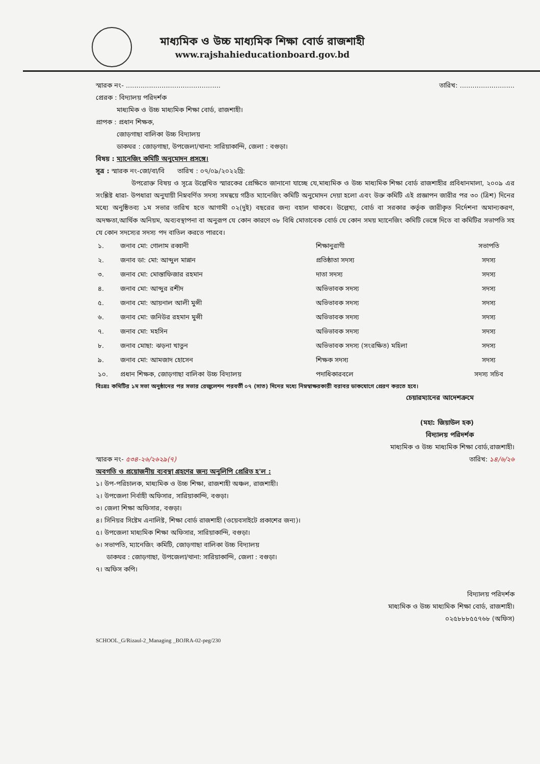মাধ্যমিক ও উচ্চ মাধ্যমিক শিক্ষা বোর্ড রাজশাহী
www.rajshahieducationboard.gov.bd
স্মারক নং- ............................................. তারিখ: ..........................
প্রেরক : বিদ্যালয় পরিদর্শক
মাধ্যমিক ও উচ্চ মাধ্যমিক শিক্ষা বোর্ড, রাজশাহী।
প্রাপক : প্রধান শিক্ষক,
জোড়গাছা বালিকা উচ্চ বিদ্যালয়
ডাকঘর : জোড়গাছা, উপজেলা/থানা: সারিয়াকান্দি, জেলা : বগুড়া।
বিষয় : ম্যানেজিং কমিটি অনুমোদন প্রসঙ্গে।
সূত্র : স্মারক নং-জো/বা/বি তারিখ : ০৭/০৯/২০২২খ্রি:
উপরোক্ত বিষয় ও সূত্রে উল্লেখিত স্মারকের প্রেক্ষিতে জানানো যাচ্ছে যে,মাধ্যমিক ও উচ্চ মাধ্যমিক শিক্ষা বোর্ড রাজশাহীর প্রবিধানমালা, ২০০৯ এর সংশ্লিষ্ট ধারা- উপধারা অনুযায়ী নিম্নবর্ণিত সদস্য সমন্বয়ে গঠিত ম্যানেজিং কমিটি অনুমোদন দেয়া হলো এবং উক্ত কমিটি এই প্রজ্ঞাপন জারীর পর ৩০ (ত্রিশ) দিনের মধ্যে অনুষ্ঠিতব্য ১ম সভার তারিখ হতে আগামী ০২(দুই) বছরের জন্য বহাল থাকবে। উল্লেখ্য, বোর্ড বা সরকার কর্তৃক জারীকৃত নির্দেশনা অমান্যকরণ, অদক্ষতা,আর্থিক অনিয়ম, অব্যবস্থাপনা বা অনুরূপ যে কোন কারণে ৩৮ বিধি মোতাবেক বোর্ড যে কোন সময় ম্যানেজিং কমিটি ভেঙ্গে দিতে বা কমিটির সভাপতি সহ যে কোন সদস্যের সদস্য পদ বাতিল করতে পারবে।
| ১. | জনাব মো: গোলাম রব্বানী | শিক্ষানুরাগী | সভাপতি |
| ২. | জনাব ডা: মো: আব্দুল মান্নান | প্রতিষ্ঠাতা সদস্য | সদস্য |
| ৩. | জনাব মো: মোস্তাফিজার রহমান | দাতা সদস্য | সদস্য |
| ৪. | জনাব মো: আব্দুর রশীদ | অভিভাবক সদস্য | সদস্য |
| ৫. | জনাব মো: আয়নাল আলী মুন্সী | অভিভাবক সদস্য | সদস্য |
| ৬. | জনাব মো: জনিউর রহমান মুন্সী | অভিভাবক সদস্য | সদস্য |
| ৭. | জনাব মো: মহসিন | অভিভাবক সদস্য | সদস্য |
| ৮. | জনাব মোছা: ঝড়না খাতুন | অভিভাবক সদস্য (সংরক্ষিত) মহিলা | সদস্য |
| ৯. | জনাব মো: আমজাদ হোসেন | শিক্ষক সদস্য | সদস্য |
| ১০. | প্রধান শিক্ষক, জোড়গাছা বালিকা উচ্চ বিদ্যালয় | পদাধিকারবলে | সদস্য সচিব |
বিঃদ্রঃ কমিটির ১ম সভা অনুষ্ঠানের পর সভার রেজুলেশন পরবর্তী ০৭ (সাত) দিনের মধ্যে নিম্নস্বাক্ষরকারী বরাবর ডাকযোগে প্রেরণ করতে হবে।
চেয়ারম্যানের আদেশক্রমে
(মহা: জিয়াউল হক)
বিদ্যালয় পরিদর্শক
মাধ্যমিক ও উচ্চ মাধ্যমিক শিক্ষা বোর্ড,রাজশাহী।
স্মারক নং- ৫৩৪-২৬/২৬২৯(৭) তারিখ: ১৪/৬/২৬
অবগতি ও প্রয়োজনীয় ব্যবস্থা গ্রহণের জন্য অনুলিপি প্রেরিত হ'ল :
১। উপ-পরিচালক, মাধ্যমিক ও উচ্চ শিক্ষা, রাজশাহী অঞ্চল, রাজশাহী।
২। উপজেলা নির্বাহী অফিসার, সারিয়াকান্দি, বগুড়া।
৩। জেলা শিক্ষা অফিসার, বগুড়া।
৪। সিনিয়র সিষ্টেম এনালিষ্ট, শিক্ষা বোর্ড রাজশাহী (ওয়েবসাইটে প্রকাশের জন্য)।
৫। উপজেলা মাধ্যমিক শিক্ষা অফিসার, সারিয়াকান্দি, বগুড়া।
৬। সভাপতি, ম্যানেজিং কমিটি, জোড়গাছা বালিকা উচ্চ বিদ্যালয়
ডাকঘর : জোড়গাছা, উপজেলা/থানা: সারিয়াকান্দি, জেলা : বগুড়া।
৭। অফিস কপি।
বিদ্যালয় পরিদর্শক
মাধ্যমিক ও উচ্চ মাধ্যমিক শিক্ষা বোর্ড, রাজশাহী।
০২৫৮৮৮৫৫৭৬৮ (অফিস)
SCHOOL_G/Rizaul-2_Managing _BOJRA-02-peg/230